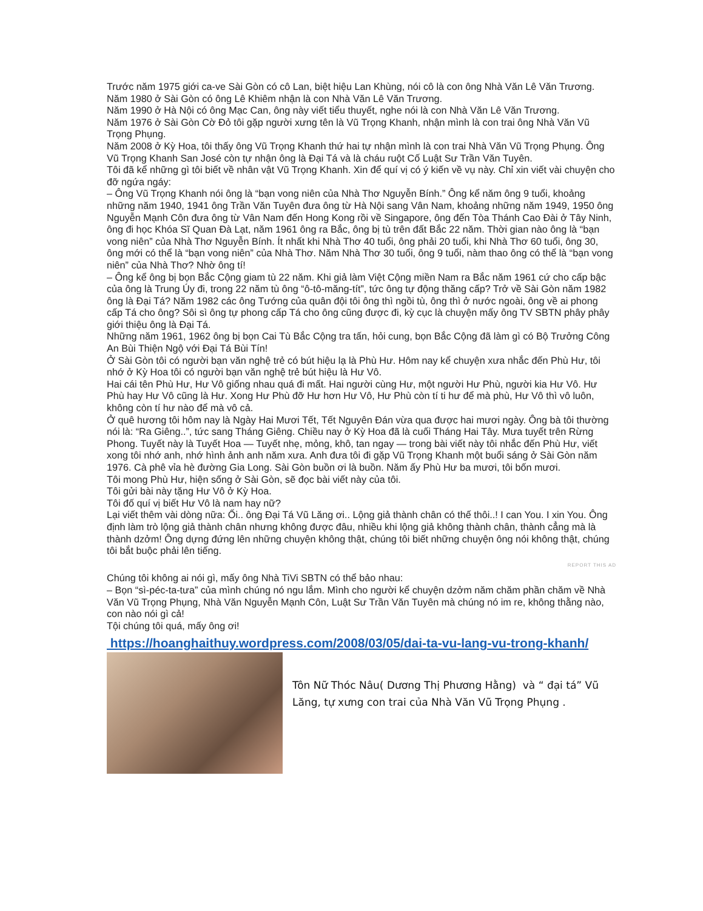Trước năm 1975 giới ca-ve Sài Gòn có cô Lan, biệt hiệu Lan Khùng, nói cô là con ông Nhà Văn Lê Văn Trương. Năm 1980 ở Sài Gòn có ông Lê Khiêm nhận là con Nhà Văn Lê Văn Trương.
Năm 1990 ở Hà Nội có ông Mạc Can, ông này viết tiểu thuyết, nghe nói là con Nhà Văn Lê Văn Trương.
Năm 1976 ở Sài Gòn Cờ Đỏ tôi gặp người xưng tên là Vũ Trọng Khanh, nhận mình là con trai ông Nhà Văn Vũ Trọng Phụng.
Năm 2008 ở Kỳ Hoa, tôi thấy ông Vũ Trọng Khanh thứ hai tự nhận mình là con trai Nhà Văn Vũ Trọng Phụng. Ông Vũ Trọng Khanh San José còn tự nhận ông là Đại Tá và là cháu ruột Cố Luật Sư Trần Văn Tuyên.
Tôi đã kể những gì tôi biết về nhân vật Vũ Trọng Khanh. Xin để quí vị có ý kiến về vụ này. Chỉ xin viết vài chuyện cho đỡ ngứa ngáy:
– Ông Vũ Trọng Khanh nói ông là “bạn vong niên của Nhà Thơ Nguyễn Bính.” Ông kể năm ông 9 tuổi, khoảng những năm 1940, 1941 ông Trần Văn Tuyên đưa ông từ Hà Nội sang Vân Nam, khoảng những năm 1949, 1950 ông Nguyễn Mạnh Côn đưa ông từ Vân Nam đến Hong Kong rồi về Singapore, ông đến Tòa Thánh Cao Đài ở Tây Ninh, ông đi học Khóa Sĩ Quan Đà Lạt, năm 1961 ông ra Bắc, ông bị tù trên đất Bắc 22 năm. Thời gian nào ông là “bạn vong niên” của Nhà Thơ Nguyễn Bính. Ít nhất khi Nhà Thơ 40 tuổi, ông phải 20 tuổi, khi Nhà Thơ 60 tuổi, ông 30, ông mới có thể là “bạn vong niên” của Nhà Thơ. Năm Nhà Thơ 30 tuổi, ông 9 tuổi, nàm thao ông có thể là “bạn vong niên” của Nhà Thơ? Nhờ ông tí!
– Ông kể ông bị bọn Bắc Cộng giam tù 22 năm. Khi giả làm Việt Cộng miền Nam ra Bắc năm 1961 cứ cho cấp bậc của ông là Trung Úy đi, trong 22 năm tù ông “ô-tô-măng-tít”, tức ông tự động thăng cấp? Trở về Sài Gòn năm 1982 ông là Đại Tá? Năm 1982 các ông Tướng của quân đội tôi ông thì ngồi tù, ông thì ở nước ngoài, ông về ai phong cấp Tá cho ông? Sôi sì ông tự phong cấp Tá cho ông cũng được đi, kỳ cục là chuyện mấy ông TV SBTN phây phây giới thiệu ông là Đại Tá.
Những năm 1961, 1962 ông bị bọn Cai Tù Bắc Cộng tra tấn, hỏi cung, bọn Bắc Cộng đã làm gì có Bộ Trưởng Công An Bùi Thiện Ngộ với Đại Tá Bùi Tín!
Ở Sài Gòn tôi có người bạn văn nghệ trẻ có bút hiệu lạ là Phù Hư. Hôm nay kể chuyện xưa nhắc đến Phù Hư, tôi nhớ ở Kỳ Hoa tôi có người bạn văn nghệ trẻ bút hiệu là Hư Vô.
Hai cái tên Phù Hư, Hư Vô giống nhau quá đi mất. Hai người cùng Hư, một người Hư Phù, người kia Hư Vô. Hư Phù hay Hư Vô cũng là Hư. Xong Hư Phù đỡ Hư hơn Hư Vô, Hư Phù còn tí ti hư để mà phù, Hư Vô thì vô luôn, không còn tí hư nào để mà vô cả.
Ở quê hương tôi hôm nay là Ngày Hai Mươi Tết, Tết Nguyên Đán vừa qua được hai mươi ngày. Ông bà tôi thường nói là: “Ra Giêng..”, tức sang Tháng Giêng. Chiều nay ở Kỳ Hoa đã là cuối Tháng Hai Tây. Mưa tuyết trên Rừng Phong. Tuyết này là Tuyết Hoa — Tuyết nhẹ, mỏng, khô, tan ngay — trong bài viết này tôi nhắc đến Phù Hư, viết xong tôi nhớ anh, nhớ hình ảnh anh năm xưa. Anh đưa tôi đi gặp Vũ Trọng Khanh một buổi sáng ở Sài Gòn năm 1976. Cà phê vỉa hè đường Gia Long. Sài Gòn buồn ơi là buồn. Năm ấy Phù Hư ba mươi, tôi bốn mươi.
Tôi mong Phù Hư, hiện sống ở Sài Gòn, sẽ đọc bài viết này của tôi.
Tôi gửi bài này tặng Hư Vô ở Kỳ Hoa.
Tôi đố quí vị biết Hư Vô là nam hay nữ?
Lại viết thêm vài dòng nữa: Ối.. ông Đại Tá Vũ Lăng ơi.. Lộng giả thành chân có thế thôi..! I can You. I xin You. Ông định làm trò lộng giả thành chân nhưng không được đâu, nhiều khi lộng giả không thành chân, thành cẳng mà là thành dzởm! Ông dựng đứng lên những chuyện không thật, chúng tôi biết những chuyện ông nói không thật, chúng tôi bắt buộc phải lên tiếng.
REPORT THIS AD
Chúng tôi không ai nói gì, mấy ông Nhà TiVi SBTN có thể bảo nhau:
– Bọn “sì-péc-ta-tưa” của mình chúng nó ngu lắm. Mình cho người kể chuyện dzởm năm chăm phần chăm về Nhà Văn Vũ Trọng Phụng, Nhà Văn Nguyễn Mạnh Côn, Luật Sư Trần Văn Tuyên mà chúng nó im re, không thằng nào, con nào nói gì cả!
Tội chúng tôi quá, mấy ông ơi!
https://hoanghaithuy.wordpress.com/2008/03/05/dai-ta-vu-lang-vu-trong-khanh/
Tôn Nữ Thóc Nâu( Dương Thị Phương Hằng) và “ đại tá” Vũ Lăng, tự xưng con trai của Nhà Văn Vũ Trọng Phụng .